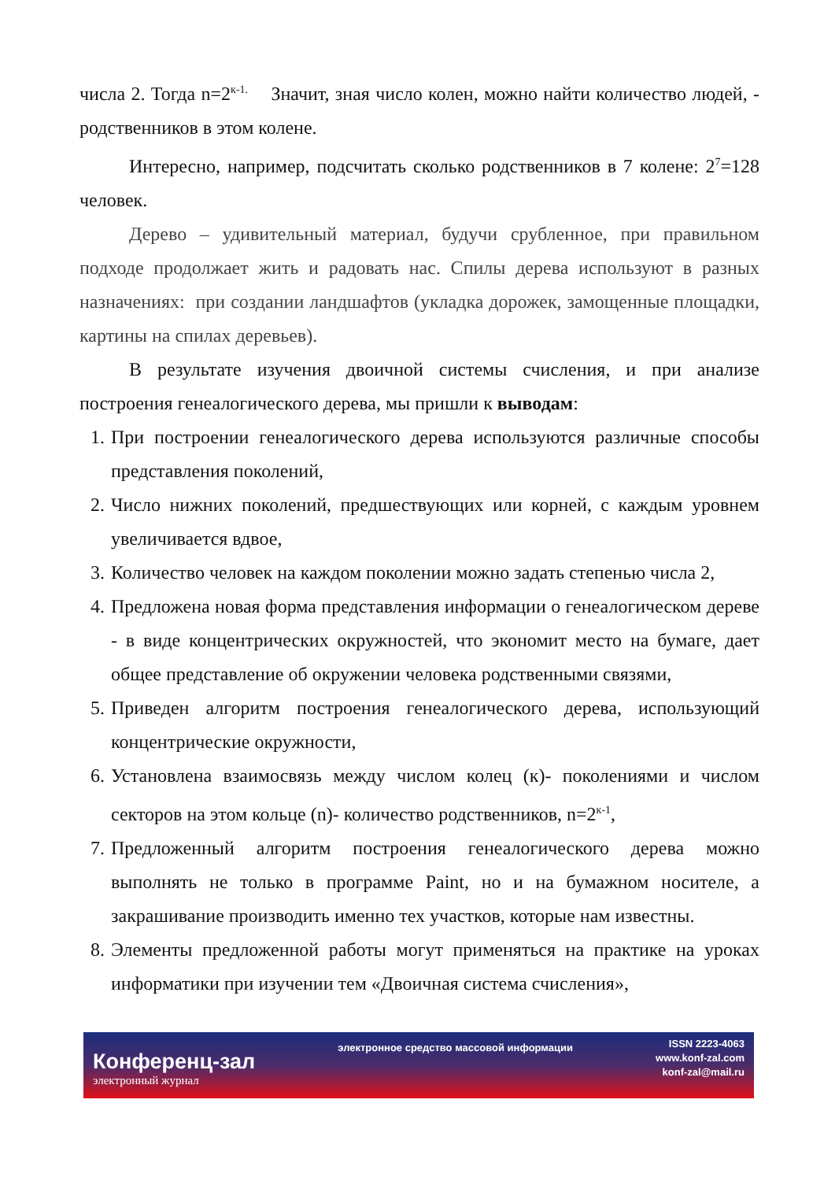числа 2. Тогда n=2<sup>к-1.</sup> Значит, зная число колен, можно найти количество людей, - родственников в этом колене.
Интересно, например, подсчитать сколько родственников в 7 колене: 2<sup>7</sup>=128 человек.
Дерево – удивительный материал, будучи срубленное, при правильном подходе продолжает жить и радовать нас. Спилы дерева используют в разных назначениях: при создании ландшафтов (укладка дорожек, замощенные площадки, картины на спилах деревьев).
В результате изучения двоичной системы счисления, и при анализе построения генеалогического дерева, мы пришли к выводам:
1. При построении генеалогического дерева используются различные способы представления поколений,
2. Число нижних поколений, предшествующих или корней, с каждым уровнем увеличивается вдвое,
3. Количество человек на каждом поколении можно задать степенью числа 2,
4. Предложена новая форма представления информации о генеалогическом дереве - в виде концентрических окружностей, что экономит место на бумаге, дает общее представление об окружении человека родственными связями,
5. Приведен алгоритм построения генеалогического дерева, использующий концентрические окружности,
6. Установлена взаимосвязь между числом колец (к)- поколениями и числом секторов на этом кольце (n)- количество родственников, n=2<sup>к-1</sup>,
7. Предложенный алгоритм построения генеалогического дерева можно выполнять не только в программе Paint, но и на бумажном носителе, а закрашивание производить именно тех участков, которые нам известны.
8. Элементы предложенной работы могут применяться на практике на уроках информатики при изучении тем «Двоичная система счисления»,
Конференц-зал
электронный журнал
электронное средство массовой информации
ISSN 2223-4063
www.konf-zal.com
konf-zal@mail.ru